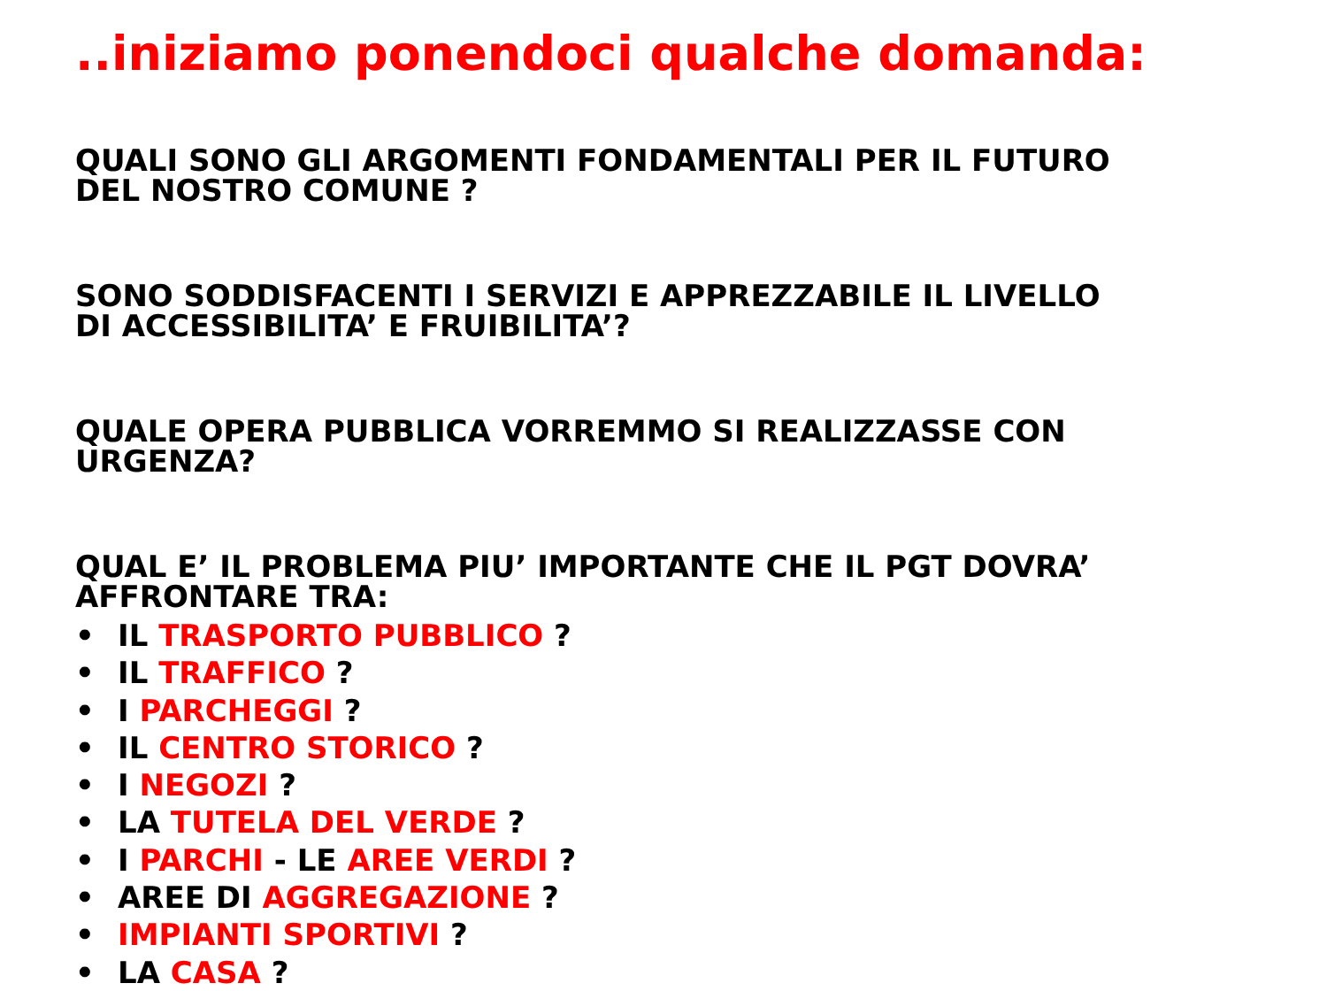..iniziamo ponendoci qualche domanda:
QUALI SONO GLI ARGOMENTI FONDAMENTALI PER IL FUTURO
DEL NOSTRO COMUNE ?
SONO SODDISFACENTI I SERVIZI E APPREZZABILE IL LIVELLO
DI ACCESSIBILITA’ E FRUIBILITA’?
QUALE OPERA PUBBLICA VORREMMO SI REALIZZASSE CON
URGENZA?
QUAL E’ IL PROBLEMA PIU’ IMPORTANTE CHE IL PGT DOVRA’
AFFRONTARE TRA:
• IL TRASPORTO PUBBLICO ?
• IL TRAFFICO ?
• I PARCHEGGI ?
• IL CENTRO STORICO ?
• I NEGOZI ?
• LA TUTELA DEL VERDE ?
• I PARCHI - LE AREE VERDI ?
• AREE DI AGGREGAZIONE ?
• IMPIANTI SPORTIVI ?
• LA CASA ?